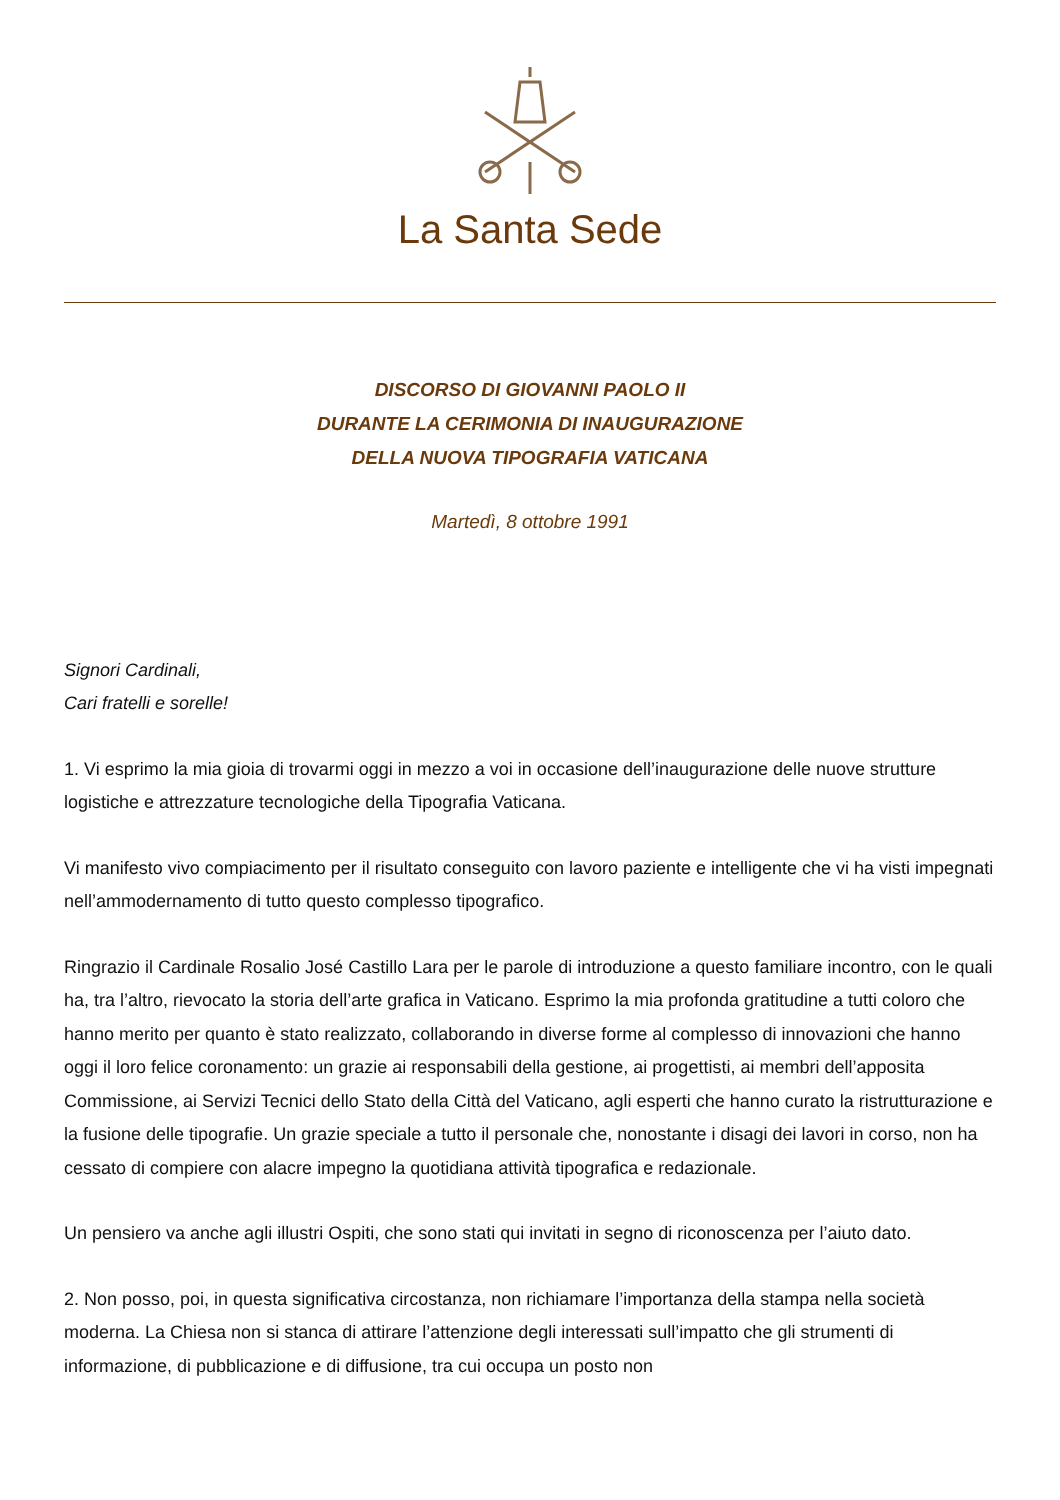La Santa Sede
DISCORSO DI GIOVANNI PAOLO II
DURANTE LA CERIMONIA DI INAUGURAZIONE
DELLA NUOVA TIPOGRAFIA VATICANA
Martedì, 8 ottobre 1991
Signori Cardinali,
Cari fratelli e sorelle!
1. Vi esprimo la mia gioia di trovarmi oggi in mezzo a voi in occasione dell’inaugurazione delle nuove strutture logistiche e attrezzature tecnologiche della Tipografia Vaticana.
Vi manifesto vivo compiacimento per il risultato conseguito con lavoro paziente e intelligente che vi ha visti impegnati nell’ammodernamento di tutto questo complesso tipografico.
Ringrazio il Cardinale Rosalio José Castillo Lara per le parole di introduzione a questo familiare incontro, con le quali ha, tra l’altro, rievocato la storia dell’arte grafica in Vaticano. Esprimo la mia profonda gratitudine a tutti coloro che hanno merito per quanto è stato realizzato, collaborando in diverse forme al complesso di innovazioni che hanno oggi il loro felice coronamento: un grazie ai responsabili della gestione, ai progettisti, ai membri dell’apposita Commissione, ai Servizi Tecnici dello Stato della Città del Vaticano, agli esperti che hanno curato la ristrutturazione e la fusione delle tipografie. Un grazie speciale a tutto il personale che, nonostante i disagi dei lavori in corso, non ha cessato di compiere con alacre impegno la quotidiana attività tipografica e redazionale.
Un pensiero va anche agli illustri Ospiti, che sono stati qui invitati in segno di riconoscenza per l’aiuto dato.
2. Non posso, poi, in questa significativa circostanza, non richiamare l’importanza della stampa nella società moderna. La Chiesa non si stanca di attirare l’attenzione degli interessati sull’impatto che gli strumenti di informazione, di pubblicazione e di diffusione, tra cui occupa un posto non